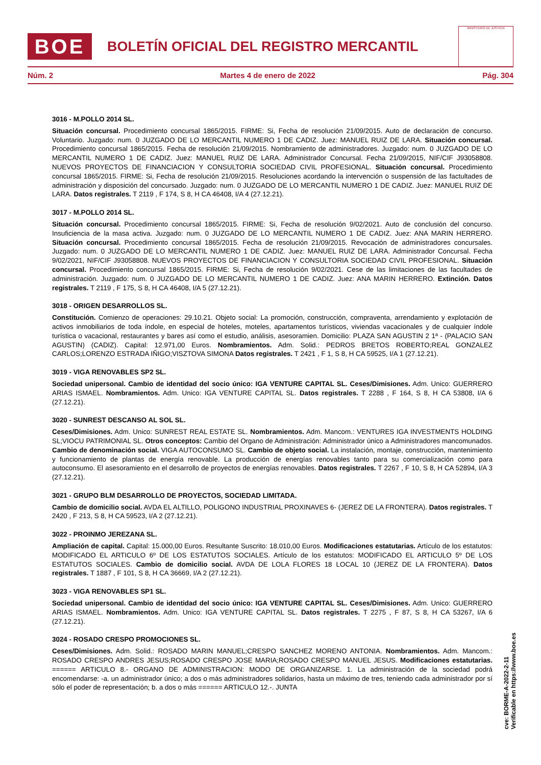BOE
BOLETÍN OFICIAL DEL REGISTRO MERCANTIL
MINISTERIO DE JUSTICIA
Núm. 2 Martes 4 de enero de 2022 Pág. 304
3016 - M.POLLO 2014 SL.
Situación concursal. Procedimiento concursal 1865/2015. FIRME: Si, Fecha de resolución 21/09/2015. Auto de declaración de concurso. Voluntario. Juzgado: num. 0 JUZGADO DE LO MERCANTIL NUMERO 1 DE CADIZ. Juez: MANUEL RUIZ DE LARA. Situación concursal. Procedimiento concursal 1865/2015. Fecha de resolución 21/09/2015. Nombramiento de administradores. Juzgado: num. 0 JUZGADO DE LO MERCANTIL NUMERO 1 DE CADIZ. Juez: MANUEL RUIZ DE LARA. Administrador Concursal. Fecha 21/09/2015, NIF/CIF J93058808. NUEVOS PROYECTOS DE FINANCIACION Y CONSULTORIA SOCIEDAD CIVIL PROFESIONAL. Situación concursal. Procedimiento concursal 1865/2015. FIRME: Si, Fecha de resolución 21/09/2015. Resoluciones acordando la intervención o suspensión de las factultades de administración y disposición del concursado. Juzgado: num. 0 JUZGADO DE LO MERCANTIL NUMERO 1 DE CADIZ. Juez: MANUEL RUIZ DE LARA. Datos registrales. T 2119 , F 174, S 8, H CA 46408, I/A 4 (27.12.21).
3017 - M.POLLO 2014 SL.
Situación concursal. Procedimiento concursal 1865/2015. FIRME: Si, Fecha de resolución 9/02/2021. Auto de conclusión del concurso. Insuficiencia de la masa activa. Juzgado: num. 0 JUZGADO DE LO MERCANTIL NUMERO 1 DE CADIZ. Juez: ANA MARIN HERRERO. Situación concursal. Procedimiento concursal 1865/2015. Fecha de resolución 21/09/2015. Revocación de administradores concursales. Juzgado: num. 0 JUZGADO DE LO MERCANTIL NUMERO 1 DE CADIZ. Juez: MANUEL RUIZ DE LARA. Administrador Concursal. Fecha 9/02/2021, NIF/CIF J93058808. NUEVOS PROYECTOS DE FINANCIACION Y CONSULTORIA SOCIEDAD CIVIL PROFESIONAL. Situación concursal. Procedimiento concursal 1865/2015. FIRME: Si, Fecha de resolución 9/02/2021. Cese de las limitaciones de las facultades de administración. Juzgado: num. 0 JUZGADO DE LO MERCANTIL NUMERO 1 DE CADIZ. Juez: ANA MARIN HERRERO. Extinción. Datos registrales. T 2119 , F 175, S 8, H CA 46408, I/A 5 (27.12.21).
3018 - ORIGEN DESARROLLOS SL.
Constitución. Comienzo de operaciones: 29.10.21. Objeto social: La promoción, construcción, compraventa, arrendamiento y explotación de activos inmobiliarios de toda índole, en especial de hoteles, moteles, apartamentos turísticos, viviendas vacacionales y de cualquier índole turística o vacacional, restaurantes y bares así como el estudio, análisis, asesoramien. Domicilio: PLAZA SAN AGUSTIN 2 1ª - (PALACIO SAN AGUSTIN) (CADIZ). Capital: 12.971,00 Euros. Nombramientos. Adm. Solid.: PEDROS BRETOS ROBERTO;REAL GONZALEZ CARLOS;LORENZO ESTRADA IÑIGO;VISZTOVA SIMONA Datos registrales. T 2421 , F 1, S 8, H CA 59525, I/A 1 (27.12.21).
3019 - VIGA RENOVABLES SP2 SL.
Sociedad unipersonal. Cambio de identidad del socio único: IGA VENTURE CAPITAL SL. Ceses/Dimisiones. Adm. Unico: GUERRERO ARIAS ISMAEL. Nombramientos. Adm. Unico: IGA VENTURE CAPITAL SL. Datos registrales. T 2288 , F 164, S 8, H CA 53808, I/A 6 (27.12.21).
3020 - SUNREST DESCANSO AL SOL SL.
Ceses/Dimisiones. Adm. Unico: SUNREST REAL ESTATE SL. Nombramientos. Adm. Mancom.: VENTURES IGA INVESTMENTS HOLDING SL;VIOCU PATRIMONIAL SL. Otros conceptos: Cambio del Organo de Administración: Administrador único a Administradores mancomunados. Cambio de denominación social. VIGA AUTOCONSUMO SL. Cambio de objeto social. La instalación, montaje, construcción, mantenimiento y funcionamiento de plantas de energía renovable. La producción de energías renovables tanto para su comercialización como para autoconsumo. El asesoramiento en el desarrollo de proyectos de energías renovables. Datos registrales. T 2267 , F 10, S 8, H CA 52894, I/A 3 (27.12.21).
3021 - GRUPO BLM DESARROLLO DE PROYECTOS, SOCIEDAD LIMITADA.
Cambio de domicilio social. AVDA EL ALTILLO, POLIGONO INDUSTRIAL PROXINAVES 6- (JEREZ DE LA FRONTERA). Datos registrales. T 2420 , F 213, S 8, H CA 59523, I/A 2 (27.12.21).
3022 - PROINMO JEREZANA SL.
Ampliación de capital. Capital: 15.000,00 Euros. Resultante Suscrito: 18.010,00 Euros. Modificaciones estatutarias. Artículo de los estatutos: MODIFICADO EL ARTICULO 6º DE LOS ESTATUTOS SOCIALES. Artículo de los estatutos: MODIFICADO EL ARTICULO 5º DE LOS ESTATUTOS SOCIALES. Cambio de domicilio social. AVDA DE LOLA FLORES 18 LOCAL 10 (JEREZ DE LA FRONTERA). Datos registrales. T 1887 , F 101, S 8, H CA 36669, I/A 2 (27.12.21).
3023 - VIGA RENOVABLES SP1 SL.
Sociedad unipersonal. Cambio de identidad del socio único: IGA VENTURE CAPITAL SL. Ceses/Dimisiones. Adm. Unico: GUERRERO ARIAS ISMAEL. Nombramientos. Adm. Unico: IGA VENTURE CAPITAL SL. Datos registrales. T 2275 , F 87, S 8, H CA 53267, I/A 6 (27.12.21).
3024 - ROSADO CRESPO PROMOCIONES SL.
Ceses/Dimisiones. Adm. Solid.: ROSADO MARIN MANUEL;CRESPO SANCHEZ MORENO ANTONIA. Nombramientos. Adm. Mancom.: ROSADO CRESPO ANDRES JESUS;ROSADO CRESPO JOSE MARIA;ROSADO CRESPO MANUEL JESUS. Modificaciones estatutarias. ====== ARTICULO 8.- ORGANO DE ADMINISTRACION: MODO DE ORGANIZARSE. 1. La administración de la sociedad podrá encomendarse: -a. un administrador único; a dos o más administradores solidarios, hasta un máximo de tres, teniendo cada administrador por sí sólo el poder de representación; b. a dos o más ====== ARTICULO 12.-. JUNTA
cve: BORME-A-2022-2-11
Verificable en https://www.boe.es